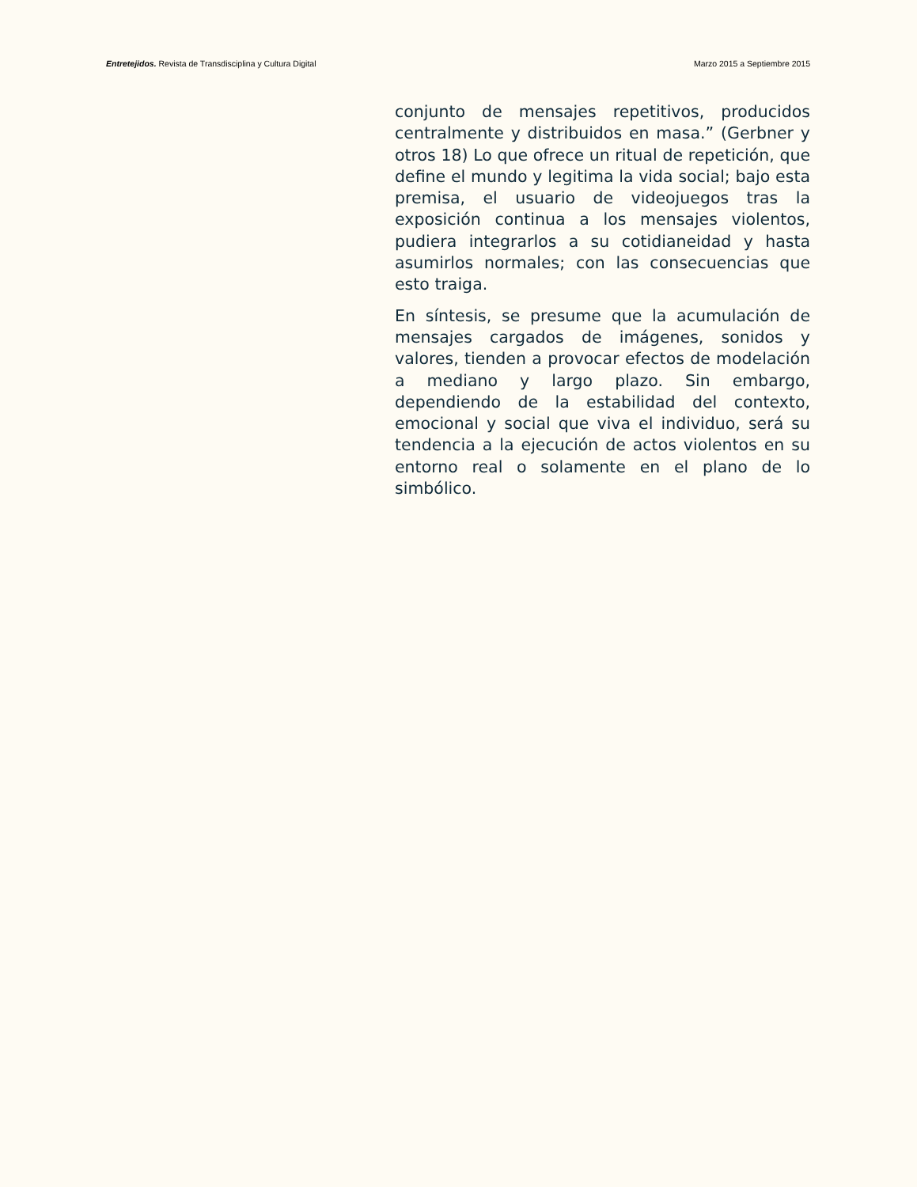Entretejidos. Revista de Transdisciplina y Cultura Digital Marzo 2015 a Septiembre 2015
conjunto de mensajes repetitivos, producidos centralmente y distribuidos en masa.” (Gerbner y otros 18) Lo que ofrece un ritual de repetición, que define el mundo y legitima la vida social; bajo esta premisa, el usuario de videojuegos tras la exposición continua a los mensajes violentos, pudiera integrarlos a su cotidianeidad y hasta asumirlos normales; con las consecuencias que esto traiga.
En síntesis, se presume que la acumulación de mensajes cargados de imágenes, sonidos y valores, tienden a provocar efectos de modelación a mediano y largo plazo. Sin embargo, dependiendo de la estabilidad del contexto, emocional y social que viva el individuo, será su tendencia a la ejecución de actos violentos en su entorno real o solamente en el plano de lo simbólico.